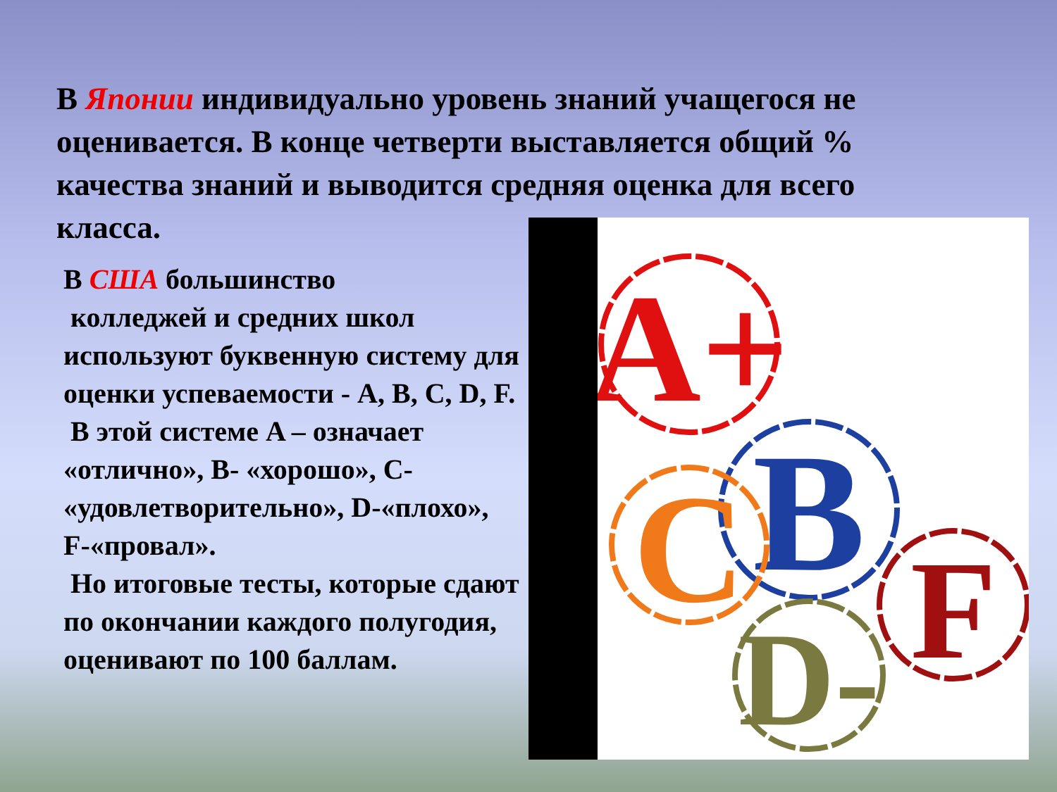В Японии индивидуально уровень знаний учащегося не оценивается. В конце четверти выставляется общий % качества знаний и выводится средняя оценка для всего класса.
В США большинство
колледжей и средних школ используют буквенную систему для оценки успеваемости - A, B, C, D, F.
В этой системе A – означает «отлично», B- «хорошо», C- «удовлетворительно», D-«плохо», F-«провал».
Но итоговые тесты, которые сдают по окончании каждого полугодия, оценивают по 100 баллам.
A+
B
C
D-
F